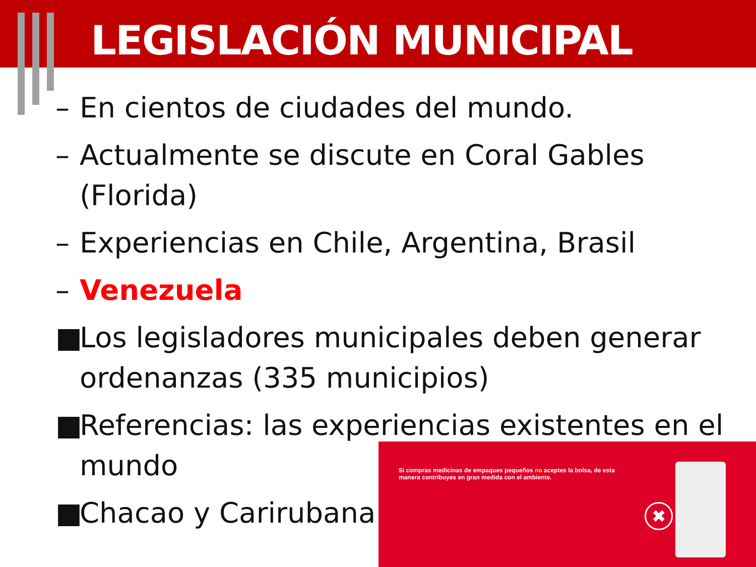LEGISLACIÓN MUNICIPAL
– En cientos de ciudades del mundo.
– Actualmente se discute en Coral Gables (Florida)
– Experiencias en Chile, Argentina, Brasil
– Venezuela
■ Los legisladores municipales deben generar ordenanzas (335 municipios)
■ Referencias: las experiencias existentes en el mundo
■ Chacao y Carirubana
Si compras medicinas de empaques pequeños no aceptes la bolsa, de esta manera contribuyes en gran medida con el ambiente.
✖